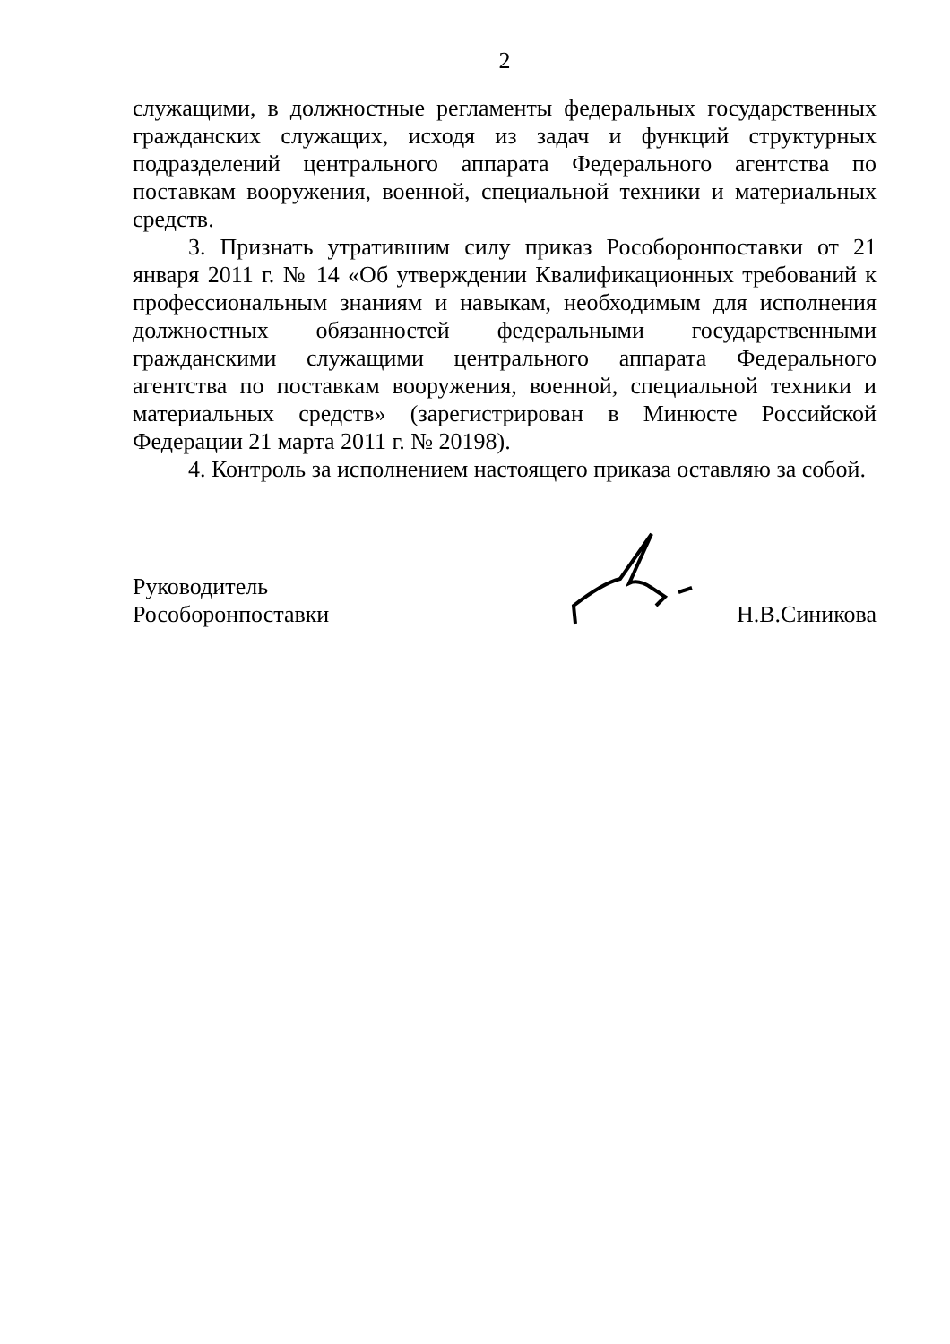2
служащими, в должностные регламенты федеральных государственных гражданских служащих, исходя из задач и функций структурных подразделений центрального аппарата Федерального агентства по поставкам вооружения, военной, специальной техники и материальных средств.
3. Признать утратившим силу приказ Рособоронпоставки от 21 января 2011 г. № 14 «Об утверждении Квалификационных требований к профессиональным знаниям и навыкам, необходимым для исполнения должностных обязанностей федеральными государственными гражданскими служащими центрального аппарата Федерального агентства по поставкам вооружения, военной, специальной техники и материальных средств» (зарегистрирован в Минюсте Российской Федерации 21 марта 2011 г. № 20198).
4. Контроль за исполнением настоящего приказа оставляю за собой.
Руководитель
Рособоронпоставки
Н.В.Синикова